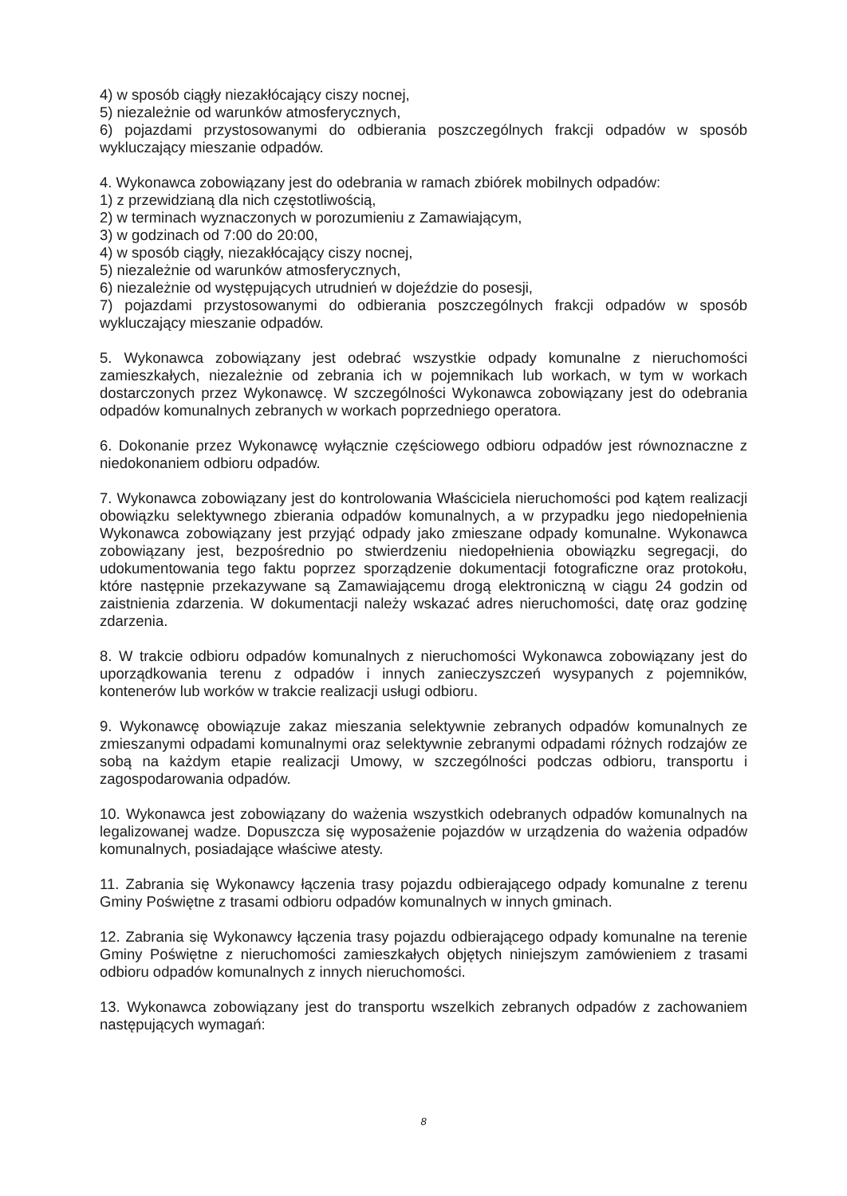4) w sposób ciągły niezakłócający ciszy nocnej,
5) niezależnie od warunków atmosferycznych,
6) pojazdami przystosowanymi do odbierania poszczególnych frakcji odpadów w sposób wykluczający mieszanie odpadów.
4. Wykonawca zobowiązany jest do odebrania w ramach zbiórek mobilnych odpadów:
1) z przewidzianą dla nich częstotliwością,
2) w terminach wyznaczonych w porozumieniu z Zamawiającym,
3) w godzinach od 7:00 do 20:00,
4) w sposób ciągły, niezakłócający ciszy nocnej,
5) niezależnie od warunków atmosferycznych,
6) niezależnie od występujących utrudnień w dojeździe do posesji,
7) pojazdami przystosowanymi do odbierania poszczególnych frakcji odpadów w sposób wykluczający mieszanie odpadów.
5. Wykonawca zobowiązany jest odebrać wszystkie odpady komunalne z nieruchomości zamieszkałych, niezależnie od zebrania ich w pojemnikach lub workach, w tym w workach dostarczonych przez Wykonawcę. W szczególności Wykonawca zobowiązany jest do odebrania odpadów komunalnych zebranych w workach poprzedniego operatora.
6. Dokonanie przez Wykonawcę wyłącznie częściowego odbioru odpadów jest równoznaczne z niedokonaniem odbioru odpadów.
7. Wykonawca zobowiązany jest do kontrolowania Właściciela nieruchomości pod kątem realizacji obowiązku selektywnego zbierania odpadów komunalnych, a w przypadku jego niedopełnienia Wykonawca zobowiązany jest przyjąć odpady jako zmieszane odpady komunalne. Wykonawca zobowiązany jest, bezpośrednio po stwierdzeniu niedopełnienia obowiązku segregacji, do udokumentowania tego faktu poprzez sporządzenie dokumentacji fotograficzne oraz protokołu, które następnie przekazywane są Zamawiającemu drogą elektroniczną w ciągu 24 godzin od zaistnienia zdarzenia. W dokumentacji należy wskazać adres nieruchomości, datę oraz godzinę zdarzenia.
8. W trakcie odbioru odpadów komunalnych z nieruchomości Wykonawca zobowiązany jest do uporządkowania terenu z odpadów i innych zanieczyszczeń wysypanych z pojemników, kontenerów lub worków w trakcie realizacji usługi odbioru.
9. Wykonawcę obowiązuje zakaz mieszania selektywnie zebranych odpadów komunalnych ze zmieszanymi odpadami komunalnymi oraz selektywnie zebranymi odpadami różnych rodzajów ze sobą na każdym etapie realizacji Umowy, w szczególności podczas odbioru, transportu i zagospodarowania odpadów.
10. Wykonawca jest zobowiązany do ważenia wszystkich odebranych odpadów komunalnych na legalizowanej wadze. Dopuszcza się wyposażenie pojazdów w urządzenia do ważenia odpadów komunalnych, posiadające właściwe atesty.
11. Zabrania się Wykonawcy łączenia trasy pojazdu odbierającego odpady komunalne z terenu Gminy Poświętne z trasami odbioru odpadów komunalnych w innych gminach.
12. Zabrania się Wykonawcy łączenia trasy pojazdu odbierającego odpady komunalne na terenie Gminy Poświętne z nieruchomości zamieszkałych objętych niniejszym zamówieniem z trasami odbioru odpadów komunalnych z innych nieruchomości.
13. Wykonawca zobowiązany jest do transportu wszelkich zebranych odpadów z zachowaniem następujących wymagań:
8